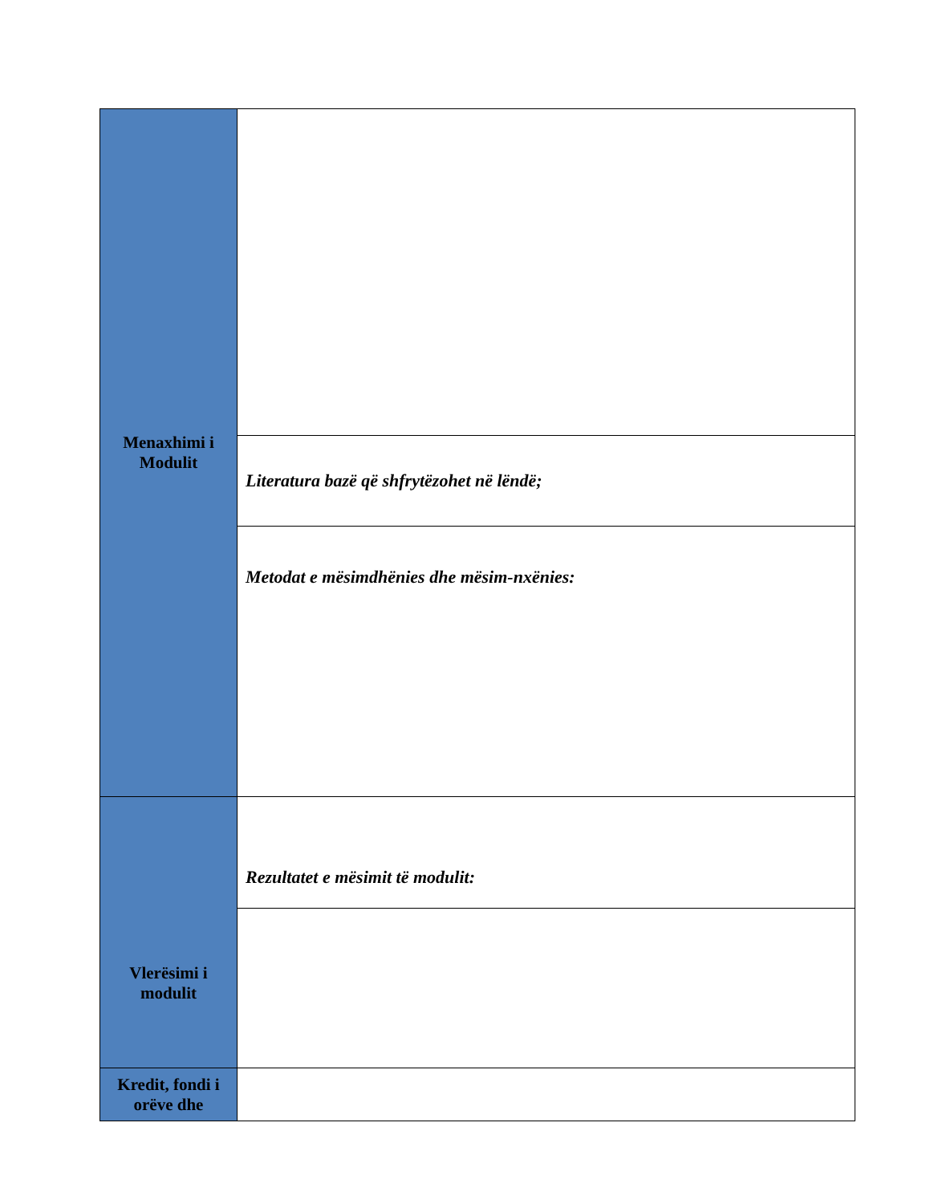| Menaxhimi i Modulit | |
| | Literatura bazë që shfrytëzohet në lëndë; |
| | Metodat e mësimdhënies dhe mësim-nxënies: |
| Vlerësimi i modulit | Rezultatet e mësimit të modulit: |
| Kredit, fondi i orëve dhe | |